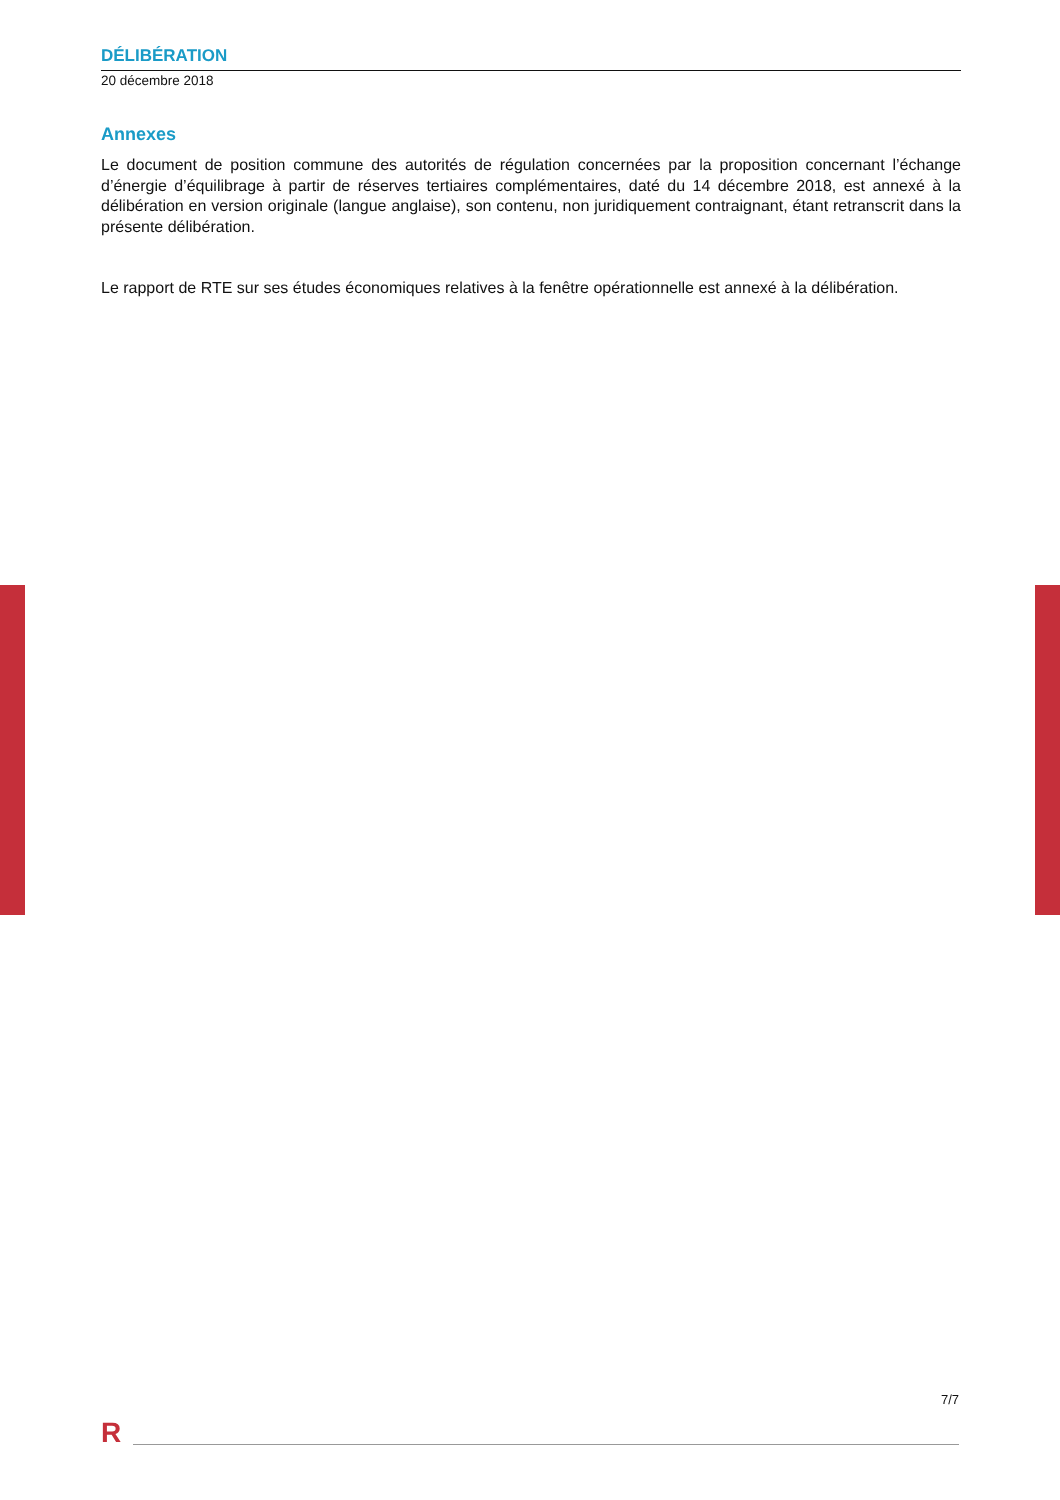DÉLIBÉRATION
20 décembre 2018
Annexes
Le document de position commune des autorités de régulation concernées par la proposition concernant l’échange d’énergie d’équilibrage à partir de réserves tertiaires complémentaires, daté du 14 décembre 2018, est annexé à la délibération en version originale (langue anglaise), son contenu, non juridiquement contraignant, étant retranscrit dans la présente délibération.
Le rapport de RTE sur ses études économiques relatives à la fenêtre opérationnelle est annexé à la délibération.
7/7
R